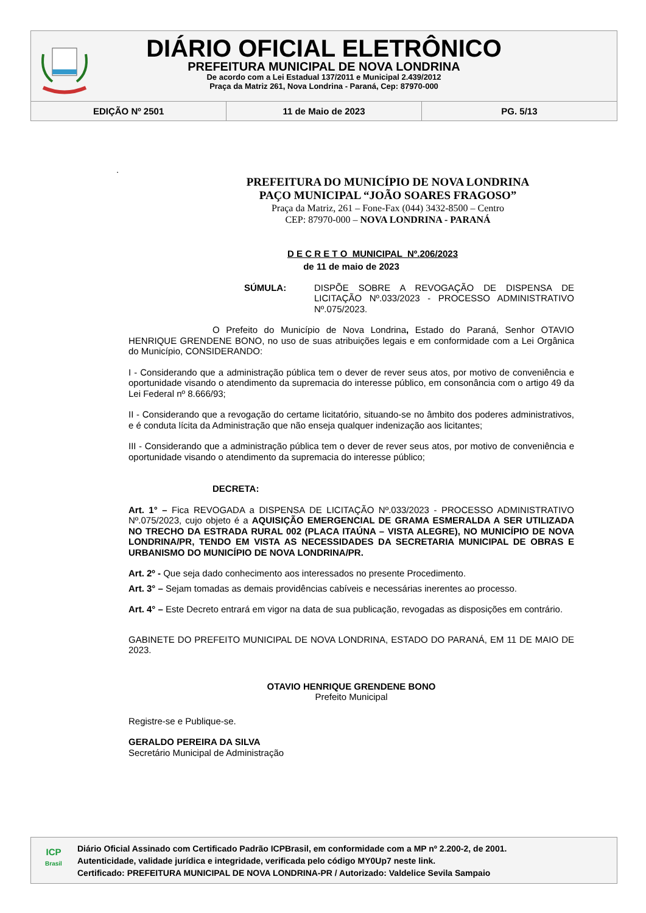DIÁRIO OFICIAL ELETRÔNICO
PREFEITURA MUNICIPAL DE NOVA LONDRINA
De acordo com a Lei Estadual 137/2011 e Municipal 2.439/2012
Praça da Matriz 261, Nova Londrina - Paraná, Cep: 87970-000
| EDIÇÃO Nº 2501 | 11 de Maio de 2023 | PG. 5/13 |
.
PREFEITURA DO MUNICÍPIO DE NOVA LONDRINA
PAÇO MUNICIPAL “JOÃO SOARES FRAGOSO”
Praça da Matriz, 261 – Fone-Fax (044) 3432-8500 – Centro
CEP: 87970-000 – NOVA LONDRINA - PARANÁ
D E C R E T O MUNICIPAL Nº.206/2023
de 11 de maio de 2023
SÚMULA: DISPÕE SOBRE A REVOGAÇÃO DE DISPENSA DE LICITAÇÃO Nº.033/2023 - PROCESSO ADMINISTRATIVO Nº.075/2023.
O Prefeito do Município de Nova Londrina, Estado do Paraná, Senhor OTAVIO HENRIQUE GRENDENE BONO, no uso de suas atribuições legais e em conformidade com a Lei Orgânica do Município, CONSIDERANDO:
I - Considerando que a administração pública tem o dever de rever seus atos, por motivo de conveniência e oportunidade visando o atendimento da supremacia do interesse público, em consonância com o artigo 49 da Lei Federal nº 8.666/93;
II - Considerando que a revogação do certame licitatório, situando-se no âmbito dos poderes administrativos, e é conduta lícita da Administração que não enseja qualquer indenização aos licitantes;
III - Considerando que a administração pública tem o dever de rever seus atos, por motivo de conveniência e oportunidade visando o atendimento da supremacia do interesse público;
DECRETA:
Art. 1° – Fica REVOGADA a DISPENSA DE LICITAÇÃO Nº.033/2023 - PROCESSO ADMINISTRATIVO Nº.075/2023, cujo objeto é a AQUISIÇÃO EMERGENCIAL DE GRAMA ESMERALDA A SER UTILIZADA NO TRECHO DA ESTRADA RURAL 002 (PLACA ITAÚNA – VISTA ALEGRE), NO MUNICÍPIO DE NOVA LONDRINA/PR, TENDO EM VISTA AS NECESSIDADES DA SECRETARIA MUNICIPAL DE OBRAS E URBANISMO DO MUNICÍPIO DE NOVA LONDRINA/PR.
Art. 2º - Que seja dado conhecimento aos interessados no presente Procedimento.
Art. 3° – Sejam tomadas as demais providências cabíveis e necessárias inerentes ao processo.
Art. 4° – Este Decreto entrará em vigor na data de sua publicação, revogadas as disposições em contrário.
GABINETE DO PREFEITO MUNICIPAL DE NOVA LONDRINA, ESTADO DO PARANÁ, EM 11 DE MAIO DE 2023.
OTAVIO HENRIQUE GRENDENE BONO
Prefeito Municipal
Registre-se e Publique-se.
GERALDO PEREIRA DA SILVA
Secretário Municipal de Administração
ICP
Brasil
Diário Oficial Assinado com Certificado Padrão ICPBrasil, em conformidade com a MP nº 2.200-2, de 2001.
Autenticidade, validade jurídica e integridade, verificada pelo código MY0Up7 neste link.
Certificado: PREFEITURA MUNICIPAL DE NOVA LONDRINA-PR / Autorizado: Valdelice Sevila Sampaio